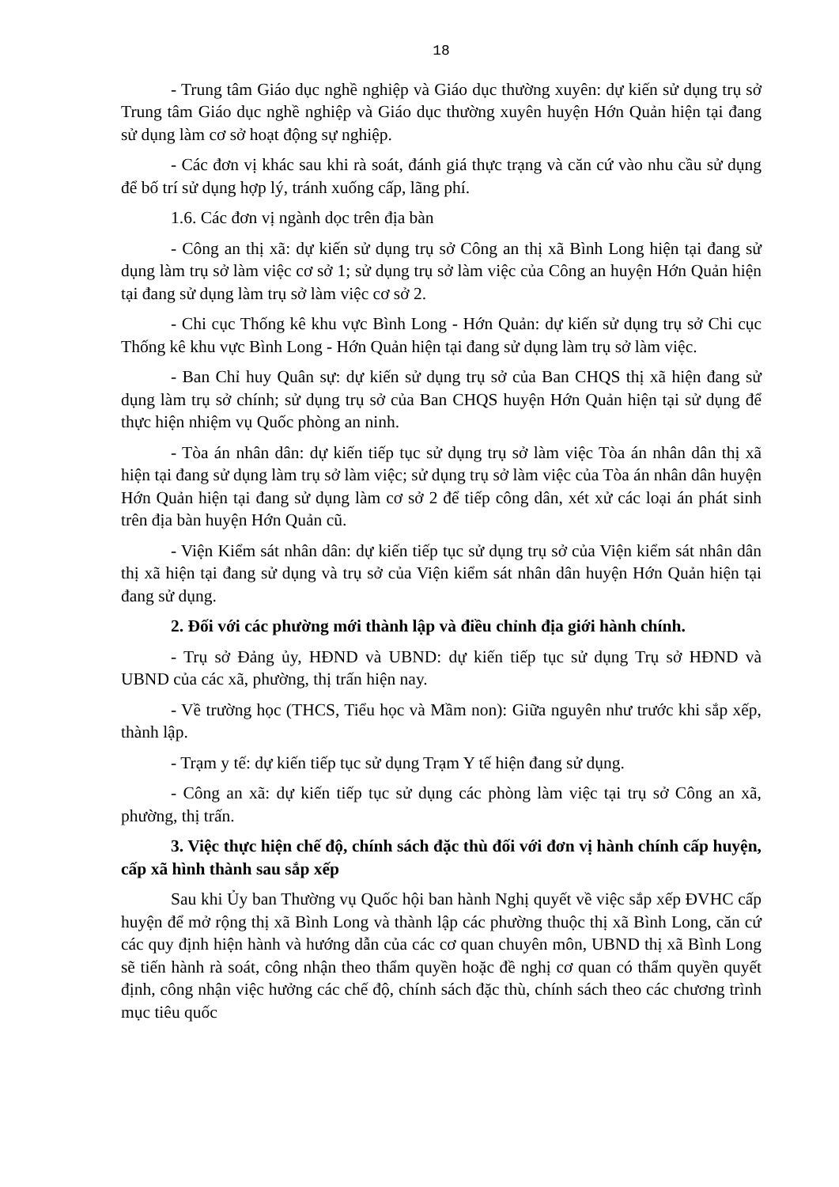18
- Trung tâm Giáo dục nghề nghiệp và Giáo dục thường xuyên: dự kiến sử dụng trụ sở Trung tâm Giáo dục nghề nghiệp và Giáo dục thường xuyên huyện Hớn Quản hiện tại đang sử dụng làm cơ sở hoạt động sự nghiệp.
- Các đơn vị khác sau khi rà soát, đánh giá thực trạng và căn cứ vào nhu cầu sử dụng để bố trí sử dụng hợp lý, tránh xuống cấp, lãng phí.
1.6. Các đơn vị ngành dọc trên địa bàn
- Công an thị xã: dự kiến sử dụng trụ sở Công an thị xã Bình Long hiện tại đang sử dụng làm trụ sở làm việc cơ sở 1; sử dụng trụ sở làm việc của Công an huyện Hớn Quản hiện tại đang sử dụng làm trụ sở làm việc cơ sở 2.
- Chi cục Thống kê khu vực Bình Long - Hớn Quản: dự kiến sử dụng trụ sở Chi cục Thống kê khu vực Bình Long - Hớn Quản hiện tại đang sử dụng làm trụ sở làm việc.
- Ban Chỉ huy Quân sự: dự kiến sử dụng trụ sở của Ban CHQS thị xã hiện đang sử dụng làm trụ sở chính; sử dụng trụ sở của Ban CHQS huyện Hớn Quản hiện tại sử dụng để thực hiện nhiệm vụ Quốc phòng an ninh.
- Tòa án nhân dân: dự kiến tiếp tục sử dụng trụ sở làm việc Tòa án nhân dân thị xã hiện tại đang sử dụng làm trụ sở làm việc; sử dụng trụ sở làm việc của Tòa án nhân dân huyện Hớn Quản hiện tại đang sử dụng làm cơ sở 2 để tiếp công dân, xét xử các loại án phát sinh trên địa bàn huyện Hớn Quản cũ.
- Viện Kiểm sát nhân dân: dự kiến tiếp tục sử dụng trụ sở của Viện kiểm sát nhân dân thị xã hiện tại đang sử dụng và trụ sở của Viện kiểm sát nhân dân huyện Hớn Quản hiện tại đang sử dụng.
2. Đối với các phường mới thành lập và điều chỉnh địa giới hành chính.
- Trụ sở Đảng ủy, HĐND và UBND: dự kiến tiếp tục sử dụng Trụ sở HĐND và UBND của các xã, phường, thị trấn hiện nay.
- Về trường học (THCS, Tiểu học và Mầm non): Giữa nguyên như trước khi sắp xếp, thành lập.
- Trạm y tế: dự kiến tiếp tục sử dụng Trạm Y tế hiện đang sử dụng.
- Công an xã: dự kiến tiếp tục sử dụng các phòng làm việc tại trụ sở Công an xã, phường, thị trấn.
3. Việc thực hiện chế độ, chính sách đặc thù đối với đơn vị hành chính cấp huyện, cấp xã hình thành sau sắp xếp
Sau khi Ủy ban Thường vụ Quốc hội ban hành Nghị quyết về việc sắp xếp ĐVHC cấp huyện để mở rộng thị xã Bình Long và thành lập các phường thuộc thị xã Bình Long, căn cứ các quy định hiện hành và hướng dẫn của các cơ quan chuyên môn, UBND thị xã Bình Long sẽ tiến hành rà soát, công nhận theo thẩm quyền hoặc đề nghị cơ quan có thẩm quyền quyết định, công nhận việc hưởng các chế độ, chính sách đặc thù, chính sách theo các chương trình mục tiêu quốc